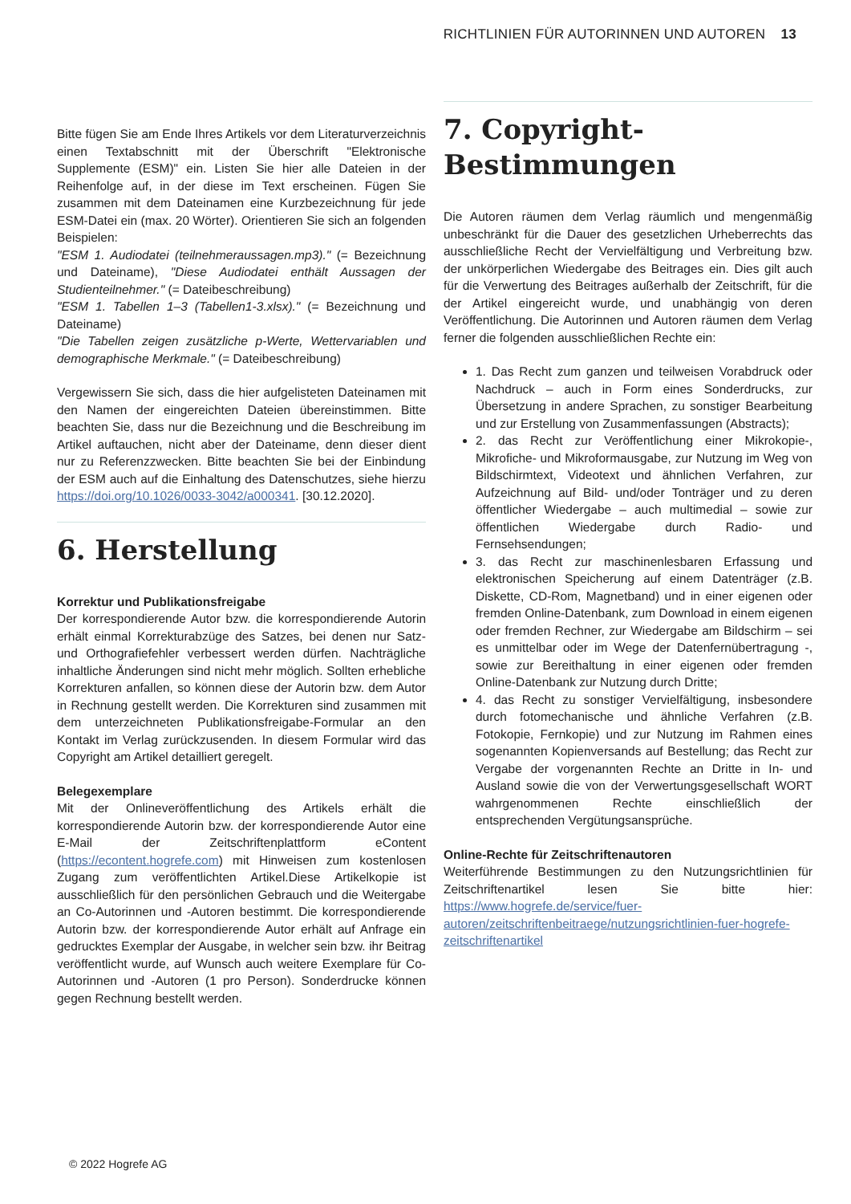RICHTLINIEN FÜR AUTORINNEN UND AUTOREN 13
Bitte fügen Sie am Ende Ihres Artikels vor dem Literaturverzeichnis einen Textabschnitt mit der Überschrift "Elektronische Supplemente (ESM)" ein. Listen Sie hier alle Dateien in der Reihenfolge auf, in der diese im Text erscheinen. Fügen Sie zusammen mit dem Dateinamen eine Kurzbezeichnung für jede ESM-Datei ein (max. 20 Wörter). Orientieren Sie sich an folgenden Beispielen:
"ESM 1. Audiodatei (teilnehmeraussagen.mp3)." (= Bezeichnung und Dateiname), "Diese Audiodatei enthält Aussagen der Studienteilnehmer." (= Dateibeschreibung)
"ESM 1. Tabellen 1–3 (Tabellen1-3.xlsx)." (= Bezeichnung und Dateiname)
"Die Tabellen zeigen zusätzliche p-Werte, Wettervariablen und demographische Merkmale." (= Dateibeschreibung)
Vergewissern Sie sich, dass die hier aufgelisteten Dateinamen mit den Namen der eingereichten Dateien übereinstimmen. Bitte beachten Sie, dass nur die Bezeichnung und die Beschreibung im Artikel auftauchen, nicht aber der Dateiname, denn dieser dient nur zu Referenzzwecken. Bitte beachten Sie bei der Einbindung der ESM auch auf die Einhaltung des Datenschutzes, siehe hierzu https://doi.org/10.1026/0033-3042/a000341. [30.12.2020].
6. Herstellung
Korrektur und Publikationsfreigabe
Der korrespondierende Autor bzw. die korrespondierende Autorin erhält einmal Korrekturabzüge des Satzes, bei denen nur Satz- und Orthografiefehler verbessert werden dürfen. Nachträgliche inhaltliche Änderungen sind nicht mehr möglich. Sollten erhebliche Korrekturen anfallen, so können diese der Autorin bzw. dem Autor in Rechnung gestellt werden. Die Korrekturen sind zusammen mit dem unterzeichneten Publikationsfreigabe-Formular an den Kontakt im Verlag zurückzusenden. In diesem Formular wird das Copyright am Artikel detailliert geregelt.
Belegexemplare
Mit der Onlineveröffentlichung des Artikels erhält die korrespondierende Autorin bzw. der korrespondierende Autor eine E-Mail der Zeitschriftenplattform eContent (https://econtent.hogrefe.com) mit Hinweisen zum kostenlosen Zugang zum veröffentlichten Artikel.Diese Artikelkopie ist ausschließlich für den persönlichen Gebrauch und die Weitergabe an Co-Autorinnen und -Autoren bestimmt. Die korrespondierende Autorin bzw. der korrespondierende Autor erhält auf Anfrage ein gedrucktes Exemplar der Ausgabe, in welcher sein bzw. ihr Beitrag veröffentlicht wurde, auf Wunsch auch weitere Exemplare für Co-Autorinnen und -Autoren (1 pro Person). Sonderdrucke können gegen Rechnung bestellt werden.
7. Copyright-Bestimmungen
Die Autoren räumen dem Verlag räumlich und mengenmäßig unbeschränkt für die Dauer des gesetzlichen Urheberrechts das ausschließliche Recht der Vervielfältigung und Verbreitung bzw. der unkörperlichen Wiedergabe des Beitrages ein. Dies gilt auch für die Verwertung des Beitrages außerhalb der Zeitschrift, für die der Artikel eingereicht wurde, und unabhängig von deren Veröffentlichung. Die Autorinnen und Autoren räumen dem Verlag ferner die folgenden ausschließlichen Rechte ein:
1. Das Recht zum ganzen und teilweisen Vorabdruck oder Nachdruck – auch in Form eines Sonderdrucks, zur Übersetzung in andere Sprachen, zu sonstiger Bearbeitung und zur Erstellung von Zusammenfassungen (Abstracts);
2. das Recht zur Veröffentlichung einer Mikrokopie-, Mikrofiche- und Mikroformausgabe, zur Nutzung im Weg von Bildschirmtext, Videotext und ähnlichen Verfahren, zur Aufzeichnung auf Bild- und/oder Tonträger und zu deren öffentlicher Wiedergabe – auch multimedial – sowie zur öffentlichen Wiedergabe durch Radio- und Fernsehsendungen;
3. das Recht zur maschinenlesbaren Erfassung und elektronischen Speicherung auf einem Datenträger (z.B. Diskette, CD-Rom, Magnetband) und in einer eigenen oder fremden Online-Datenbank, zum Download in einem eigenen oder fremden Rechner, zur Wiedergabe am Bildschirm – sei es unmittelbar oder im Wege der Datenfernübertragung -, sowie zur Bereithaltung in einer eigenen oder fremden Online-Datenbank zur Nutzung durch Dritte;
4. das Recht zu sonstiger Vervielfältigung, insbesondere durch fotomechanische und ähnliche Verfahren (z.B. Fotokopie, Fernkopie) und zur Nutzung im Rahmen eines sogenannten Kopienversands auf Bestellung; das Recht zur Vergabe der vorgenannten Rechte an Dritte in In- und Ausland sowie die von der Verwertungsgesellschaft WORT wahrgenommenen Rechte einschließlich der entsprechenden Vergütungsansprüche.
Online-Rechte für Zeitschriftenautoren
Weiterführende Bestimmungen zu den Nutzungsrichtlinien für Zeitschriftenartikel lesen Sie bitte hier: https://www.hogrefe.de/service/fuer-autoren/zeitschriftenbeitraege/nutzungsrichtlinien-fuer-hogrefe-zeitschriftenartikel
© 2022 Hogrefe AG